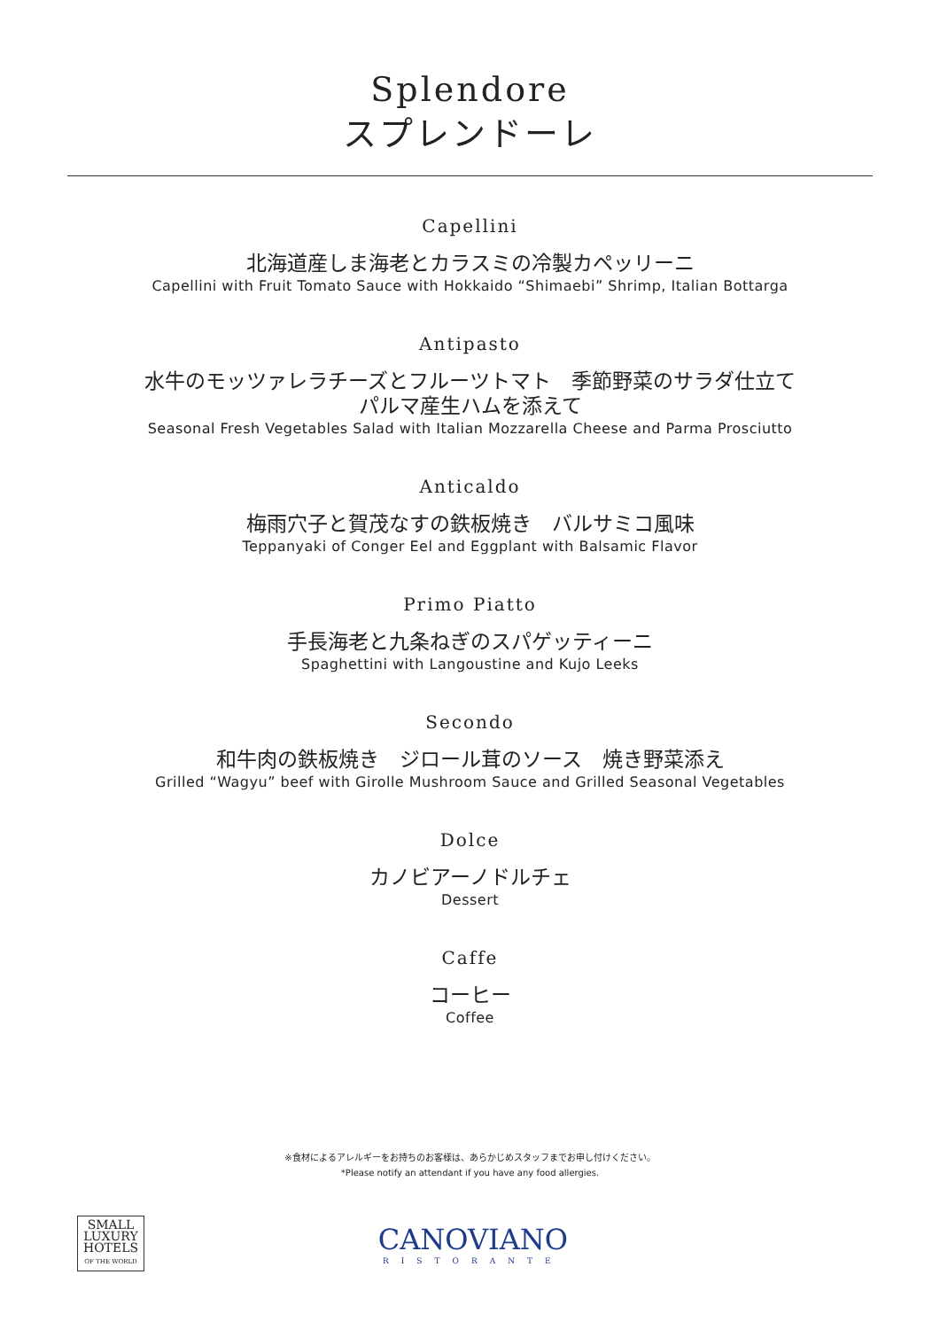Splendore
スプレンドーレ
Capellini
北海道産しま海老とカラスミの冷製カペッリーニ
Capellini with Fruit Tomato Sauce with Hokkaido “Shimaebi” Shrimp, Italian Bottarga
Antipasto
水牛のモッツァレラチーズとフルーツトマト　季節野菜のサラダ仕立て
パルマ産生ハムを添えて
Seasonal Fresh Vegetables Salad with Italian Mozzarella Cheese and Parma Prosciutto
Anticaldo
梅雨穴子と賀茂なすの鉄板焼き　バルサミコ風味
Teppanyaki of Conger Eel and Eggplant with Balsamic Flavor
Primo Piatto
手長海老と九条ねぎのスパゲッティーニ
Spaghettini with Langoustine and Kujo Leeks
Secondo
和牛肉の鉄板焼き　ジロール茸のソース　焼き野菜添え
Grilled “Wagyu” beef with Girolle Mushroom Sauce and Grilled Seasonal Vegetables
Dolce
カノビアーノドルチェ
Dessert
Caffe
コーヒー
Coffee
※食材によるアレルギーをお持ちのお客様は、あらかじめスタッフまでお申し付けください。
*Please notify an attendant if you have any food allergies.
SMALL
LUXURY
HOTELS
OF THE WORLD
CANOVIANO
RISTORANTE